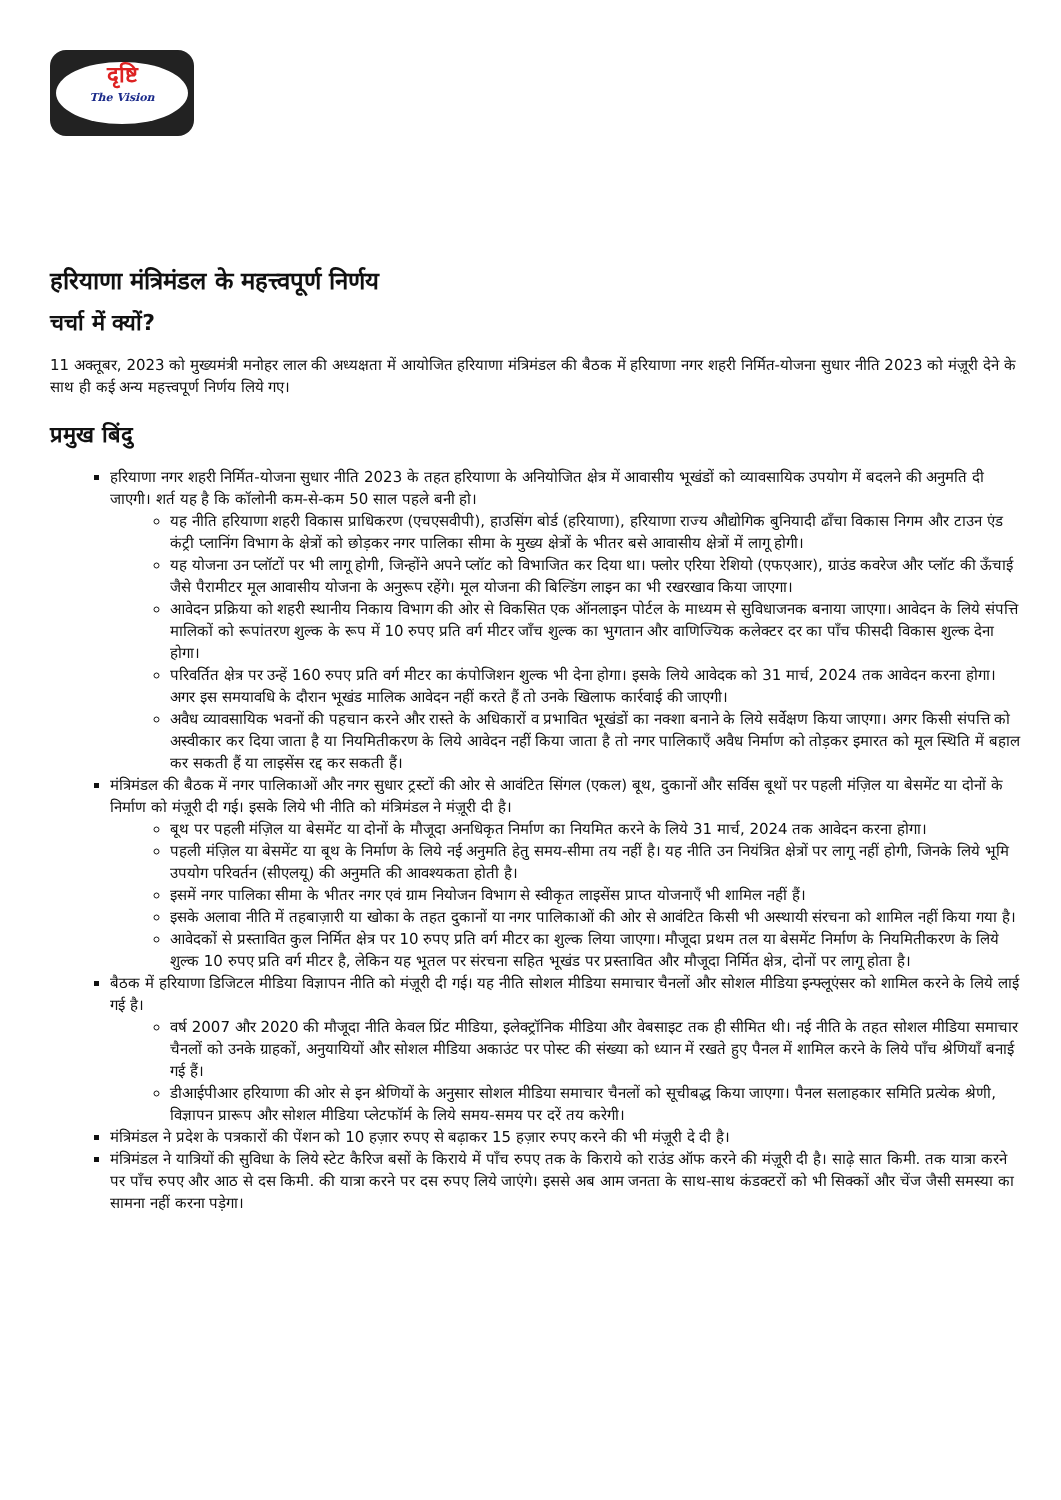दृष्टि
The Vision
हरियाणा मंत्रिमंडल के महत्त्वपूर्ण निर्णय
चर्चा में क्यों?
11 अक्तूबर, 2023 को मुख्यमंत्री मनोहर लाल की अध्यक्षता में आयोजित हरियाणा मंत्रिमंडल की बैठक में हरियाणा नगर शहरी निर्मित-योजना सुधार नीति 2023 को मंज़ूरी देने के साथ ही कई अन्य महत्त्वपूर्ण निर्णय लिये गए।
प्रमुख बिंदु
हरियाणा नगर शहरी निर्मित-योजना सुधार नीति 2023 के तहत हरियाणा के अनियोजित क्षेत्र में आवासीय भूखंडों को व्यावसायिक उपयोग में बदलने की अनुमति दी जाएगी। शर्त यह है कि कॉलोनी कम-से-कम 50 साल पहले बनी हो।
यह नीति हरियाणा शहरी विकास प्राधिकरण (एचएसवीपी), हाउसिंग बोर्ड (हरियाणा), हरियाणा राज्य औद्योगिक बुनियादी ढाँचा विकास निगम और टाउन एंड कंट्री प्लानिंग विभाग के क्षेत्रों को छोड़कर नगर पालिका सीमा के मुख्य क्षेत्रों के भीतर बसे आवासीय क्षेत्रों में लागू होगी।
यह योजना उन प्लॉटों पर भी लागू होगी, जिन्होंने अपने प्लॉट को विभाजित कर दिया था। फ्लोर एरिया रेशियो (एफएआर), ग्राउंड कवरेज और प्लॉट की ऊँचाई जैसे पैरामीटर मूल आवासीय योजना के अनुरूप रहेंगे। मूल योजना की बिल्डिंग लाइन का भी रखरखाव किया जाएगा।
आवेदन प्रक्रिया को शहरी स्थानीय निकाय विभाग की ओर से विकसित एक ऑनलाइन पोर्टल के माध्यम से सुविधाजनक बनाया जाएगा। आवेदन के लिये संपत्ति मालिकों को रूपांतरण शुल्क के रूप में 10 रुपए प्रति वर्ग मीटर जाँच शुल्क का भुगतान और वाणिज्यिक कलेक्टर दर का पाँच फीसदी विकास शुल्क देना होगा।
परिवर्तित क्षेत्र पर उन्हें 160 रुपए प्रति वर्ग मीटर का कंपोजिशन शुल्क भी देना होगा। इसके लिये आवेदक को 31 मार्च, 2024 तक आवेदन करना होगा। अगर इस समयावधि के दौरान भूखंड मालिक आवेदन नहीं करते हैं तो उनके खिलाफ कार्रवाई की जाएगी।
अवैध व्यावसायिक भवनों की पहचान करने और रास्ते के अधिकारों व प्रभावित भूखंडों का नक्शा बनाने के लिये सर्वेक्षण किया जाएगा। अगर किसी संपत्ति को अस्वीकार कर दिया जाता है या नियमितीकरण के लिये आवेदन नहीं किया जाता है तो नगर पालिकाएँ अवैध निर्माण को तोड़कर इमारत को मूल स्थिति में बहाल कर सकती हैं या लाइसेंस रद्द कर सकती हैं।
मंत्रिमंडल की बैठक में नगर पालिकाओं और नगर सुधार ट्रस्टों की ओर से आवंटित सिंगल (एकल) बूथ, दुकानों और सर्विस बूथों पर पहली मंज़िल या बेसमेंट या दोनों के निर्माण को मंज़ूरी दी गई। इसके लिये भी नीति को मंत्रिमंडल ने मंज़ूरी दी है।
बूथ पर पहली मंज़िल या बेसमेंट या दोनों के मौजूदा अनधिकृत निर्माण का नियमित करने के लिये 31 मार्च, 2024 तक आवेदन करना होगा।
पहली मंज़िल या बेसमेंट या बूथ के निर्माण के लिये नई अनुमति हेतु समय-सीमा तय नहीं है। यह नीति उन नियंत्रित क्षेत्रों पर लागू नहीं होगी, जिनके लिये भूमि उपयोग परिवर्तन (सीएलयू) की अनुमति की आवश्यकता होती है।
इसमें नगर पालिका सीमा के भीतर नगर एवं ग्राम नियोजन विभाग से स्वीकृत लाइसेंस प्राप्त योजनाएँ भी शामिल नहीं हैं।
इसके अलावा नीति में तहबाज़ारी या खोका के तहत दुकानों या नगर पालिकाओं की ओर से आवंटित किसी भी अस्थायी संरचना को शामिल नहीं किया गया है।
आवेदकों से प्रस्तावित कुल निर्मित क्षेत्र पर 10 रुपए प्रति वर्ग मीटर का शुल्क लिया जाएगा। मौजूदा प्रथम तल या बेसमेंट निर्माण के नियमितीकरण के लिये शुल्क 10 रुपए प्रति वर्ग मीटर है, लेकिन यह भूतल पर संरचना सहित भूखंड पर प्रस्तावित और मौजूदा निर्मित क्षेत्र, दोनों पर लागू होता है।
बैठक में हरियाणा डिजिटल मीडिया विज्ञापन नीति को मंज़ूरी दी गई। यह नीति सोशल मीडिया समाचार चैनलों और सोशल मीडिया इन्फ्लूएंसर को शामिल करने के लिये लाई गई है।
वर्ष 2007 और 2020 की मौजूदा नीति केवल प्रिंट मीडिया, इलेक्ट्रॉनिक मीडिया और वेबसाइट तक ही सीमित थी। नई नीति के तहत सोशल मीडिया समाचार चैनलों को उनके ग्राहकों, अनुयायियों और सोशल मीडिया अकाउंट पर पोस्ट की संख्या को ध्यान में रखते हुए पैनल में शामिल करने के लिये पाँच श्रेणियाँ बनाई गई हैं।
डीआईपीआर हरियाणा की ओर से इन श्रेणियों के अनुसार सोशल मीडिया समाचार चैनलों को सूचीबद्ध किया जाएगा। पैनल सलाहकार समिति प्रत्येक श्रेणी, विज्ञापन प्रारूप और सोशल मीडिया प्लेटफॉर्म के लिये समय-समय पर दरें तय करेगी।
मंत्रिमंडल ने प्रदेश के पत्रकारों की पेंशन को 10 हज़ार रुपए से बढ़ाकर 15 हज़ार रुपए करने की भी मंज़ूरी दे दी है।
मंत्रिमंडल ने यात्रियों की सुविधा के लिये स्टेट कैरिज बसों के किराये में पाँच रुपए तक के किराये को राउंड ऑफ करने की मंज़ूरी दी है। साढ़े सात किमी. तक यात्रा करने पर पाँच रुपए और आठ से दस किमी. की यात्रा करने पर दस रुपए लिये जाएंगे। इससे अब आम जनता के साथ-साथ कंडक्टरों को भी सिक्कों और चेंज जैसी समस्या का सामना नहीं करना पड़ेगा।